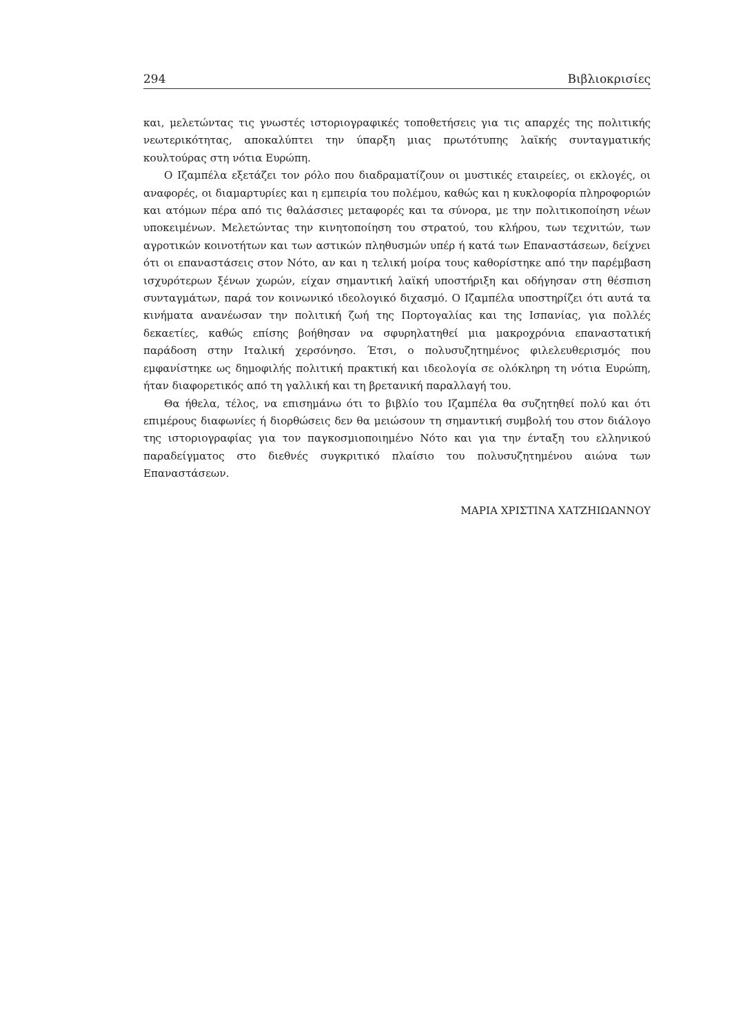294 Βιβλιοκρισίες
και, μελετώντας τις γνωστές ιστοριογραφικές τοποθετήσεις για τις απαρχές της πολιτικής νεωτερικότητας, αποκαλύπτει την ύπαρξη μιας πρωτότυπης λαϊκής συνταγματικής κουλτούρας στη νότια Ευρώπη.
Ο Ιζαμπέλα εξετάζει τον ρόλο που διαδραματίζουν οι μυστικές εταιρείες, οι εκλογές, οι αναφορές, οι διαμαρτυρίες και η εμπειρία του πολέμου, καθώς και η κυκλοφορία πληροφοριών και ατόμων πέρα από τις θαλάσσιες μεταφορές και τα σύνορα, με την πολιτικοποίηση νέων υποκειμένων. Μελετώντας την κινητοποίηση του στρατού, του κλήρου, των τεχνιτών, των αγροτικών κοινοτήτων και των αστικών πληθυσμών υπέρ ή κατά των Επαναστάσεων, δείχνει ότι οι επαναστάσεις στον Νότο, αν και η τελική μοίρα τους καθορίστηκε από την παρέμβαση ισχυρότερων ξένων χωρών, είχαν σημαντική λαϊκή υποστήριξη και οδήγησαν στη θέσπιση συνταγμάτων, παρά τον κοινωνικό ιδεολογικό διχασμό. Ο Ιζαμπέλα υποστηρίζει ότι αυτά τα κινήματα ανανέωσαν την πολιτική ζωή της Πορτογαλίας και της Ισπανίας, για πολλές δεκαετίες, καθώς επίσης βοήθησαν να σφυρηλατηθεί μια μακροχρόνια επαναστατική παράδοση στην Ιταλική χερσόνησο. Έτσι, ο πολυσυζητημένος φιλελευθερισμός που εμφανίστηκε ως δημοφιλής πολιτική πρακτική και ιδεολογία σε ολόκληρη τη νότια Ευρώπη, ήταν διαφορετικός από τη γαλλική και τη βρετανική παραλλαγή του.
Θα ήθελα, τέλος, να επισημάνω ότι το βιβλίο του Ιζαμπέλα θα συζητηθεί πολύ και ότι επιμέρους διαφωνίες ή διορθώσεις δεν θα μειώσουν τη σημαντική συμβολή του στον διάλογο της ιστοριογραφίας για τον παγκοσμιοποιημένο Νότο και για την ένταξη του ελληνικού παραδείγματος στο διεθνές συγκριτικό πλαίσιο του πολυσυζητημένου αιώνα των Επαναστάσεων.
ΜΑΡΙΑ ΧΡΙΣΤΙΝΑ ΧΑΤΖΗΙΩΑΝΝΟΥ